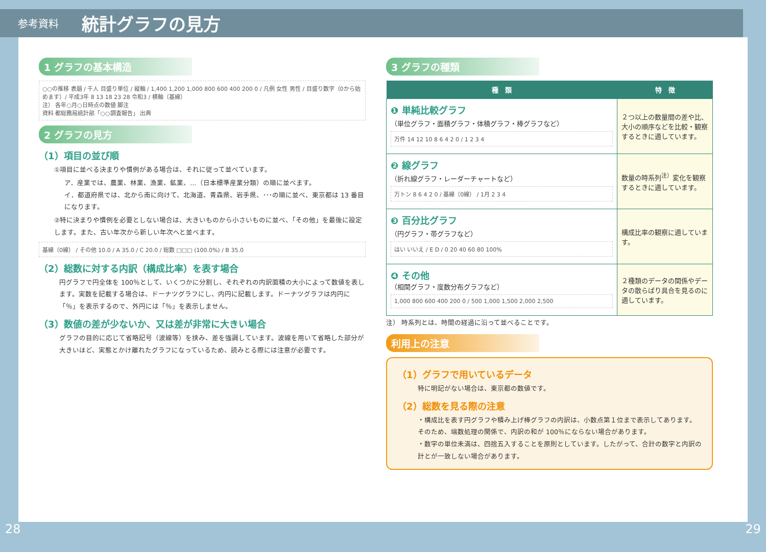参考資料 統計グラフの見方
1 グラフの基本構造
○○の推移 表題 / 千人 目盛り単位 / 縦軸 / 1,400 1,200 1,000 800 600 400 200 0 / 凡例 女性 男性 / 目盛り数字（0から始めます）/ 平成3年 8 13 18 23 28 令和3 / 横軸（基線）
注） 各年○月○日時点の数値 脚注
資料 都総務局統計部「○○調査報告」 出典
2 グラフの見方
（1）項目の並び順
①項目に並べる決まりや慣例がある場合は、それに従って並べています。
ア．産業では、農業、林業、漁業、鉱業、…（日本標準産業分類）の順に並べます。
イ．都道府県では、北から南に向けて、北海道、青森県、岩手県、･･･の順に並べ、東京都は 13 番目になります。
②特に決まりや慣例を必要としない場合は、大きいものから小さいものに並べ、「その他」を最後に設定します。また、古い年次から新しい年次へと並べます。
基線（0線） / その他 10.0 / A 35.0 / C 20.0 / 総数 □□□ (100.0%) / B 35.0
（2）総数に対する内訳（構成比率）を表す場合
円グラフで円全体を 100％として、いくつかに分割し、それぞれの内訳面積の大小によって数値を表します。実数を記載する場合は、ドーナツグラフにし、内円に記載します。ドーナツグラフは内円に「％」を表示するので、外円には「％」を表示しません。
（3）数値の差が少ないか、又は差が非常に大きい場合
グラフの目的に応じて省略記号（波線等）を挟み、差を強調しています。波線を用いて省略した部分が大きいほど、実態とかけ離れたグラフになっているため、読みとる際には注意が必要です。
3 グラフの種類
| 種 類 | 特 徴 |
| --- | --- |
| ❶ 単純比較グラフ （単位グラフ・面積グラフ・体積グラフ・棒グラフなど） 万件 14 12 10 8 6 4 2 0 / 1 2 3 4 | ２つ以上の数量間の差や比、大小の順序などを比較・観察するときに適しています。 |
| ❷ 線グラフ （折れ線グラフ・レーダーチャートなど） 万トン 8 6 4 2 0 / 基線（0線） / 1月 2 3 4 | 数量の時系列<sup>注）</sup>変化を観察するときに適しています。 |
| ❸ 百分比グラフ （円グラフ・帯グラフなど） はい いいえ / E D / 0 20 40 60 80 100% | 構成比率の観察に適しています。 |
| ❹ その他 （相関グラフ・度数分布グラフなど） 1,000 800 600 400 200 0 / 500 1,000 1,500 2,000 2,500 | ２種類のデータの関係やデータの散らばり具合を見るのに適しています。 |
注） 時系列とは、時間の経過に沿って並べることです。
利用上の注意
（1）グラフで用いているデータ
特に明記がない場合は、東京都の数値です。
（2）総数を見る際の注意
・構成比を表す円グラフや積み上げ棒グラフの内訳は、小数点第１位まで表示してあります。そのため、端数処理の関係で、内訳の和が 100％にならない場合があります。
・数字の単位未満は、四捨五入することを原則としています。したがって、合計の数字と内訳の計とが一致しない場合があります。
28 29